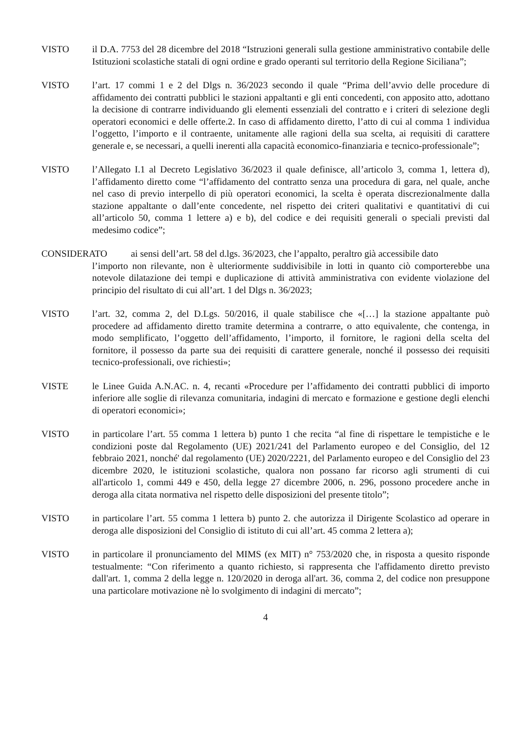VISTO il D.A. 7753 del 28 dicembre del 2018 “Istruzioni generali sulla gestione amministrativo contabile delle Istituzioni scolastiche statali di ogni ordine e grado operanti sul territorio della Regione Siciliana”;
VISTO l’art. 17 commi 1 e 2 del Dlgs n. 36/2023 secondo il quale “Prima dell’avvio delle procedure di affidamento dei contratti pubblici le stazioni appaltanti e gli enti concedenti, con apposito atto, adottano la decisione di contrarre individuando gli elementi essenziali del contratto e i criteri di selezione degli operatori economici e delle offerte.2. In caso di affidamento diretto, l’atto di cui al comma 1 individua l’oggetto, l’importo e il contraente, unitamente alle ragioni della sua scelta, ai requisiti di carattere generale e, se necessari, a quelli inerenti alla capacità economico-finanziaria e tecnico-professionale”;
VISTO l’Allegato I.1 al Decreto Legislativo 36/2023 il quale definisce, all’articolo 3, comma 1, lettera d), l’affidamento diretto come “l’affidamento del contratto senza una procedura di gara, nel quale, anche nel caso di previo interpello di più operatori economici, la scelta è operata discrezionalmente dalla stazione appaltante o dall’ente concedente, nel rispetto dei criteri qualitativi e quantitativi di cui all’articolo 50, comma 1 lettere a) e b), del codice e dei requisiti generali o speciali previsti dal medesimo codice”;
CONSIDERATO ai sensi dell’art. 58 del d.lgs. 36/2023, che l’appalto, peraltro già accessibile dato
l’importo non rilevante, non è ulteriormente suddivisibile in lotti in quanto ciò comporterebbe una notevole dilatazione dei tempi e duplicazione di attività amministrativa con evidente violazione del principio del risultato di cui all’art. 1 del Dlgs n. 36/2023;
VISTO l’art. 32, comma 2, del D.Lgs. 50/2016, il quale stabilisce che «[…] la stazione appaltante può procedere ad affidamento diretto tramite determina a contrarre, o atto equivalente, che contenga, in modo semplificato, l’oggetto dell’affidamento, l’importo, il fornitore, le ragioni della scelta del fornitore, il possesso da parte sua dei requisiti di carattere generale, nonché il possesso dei requisiti tecnico-professionali, ove richiesti»;
VISTE le Linee Guida A.N.AC. n. 4, recanti «Procedure per l’affidamento dei contratti pubblici di importo inferiore alle soglie di rilevanza comunitaria, indagini di mercato e formazione e gestione degli elenchi di operatori economici»;
VISTO in particolare l’art. 55 comma 1 lettera b) punto 1 che recita “al fine di rispettare le tempistiche e le condizioni poste dal Regolamento (UE) 2021/241 del Parlamento europeo e del Consiglio, del 12 febbraio 2021, nonché' dal regolamento (UE) 2020/2221, del Parlamento europeo e del Consiglio del 23 dicembre 2020, le istituzioni scolastiche, qualora non possano far ricorso agli strumenti di cui all'articolo 1, commi 449 e 450, della legge 27 dicembre 2006, n. 296, possono procedere anche in deroga alla citata normativa nel rispetto delle disposizioni del presente titolo”;
VISTO in particolare l’art. 55 comma 1 lettera b) punto 2. che autorizza il Dirigente Scolastico ad operare in deroga alle disposizioni del Consiglio di istituto di cui all’art. 45 comma 2 lettera a);
VISTO in particolare il pronunciamento del MIMS (ex MIT) n° 753/2020 che, in risposta a quesito risponde testualmente: “Con riferimento a quanto richiesto, si rappresenta che l'affidamento diretto previsto dall'art. 1, comma 2 della legge n. 120/2020 in deroga all'art. 36, comma 2, del codice non presuppone una particolare motivazione nè lo svolgimento di indagini di mercato”;
4